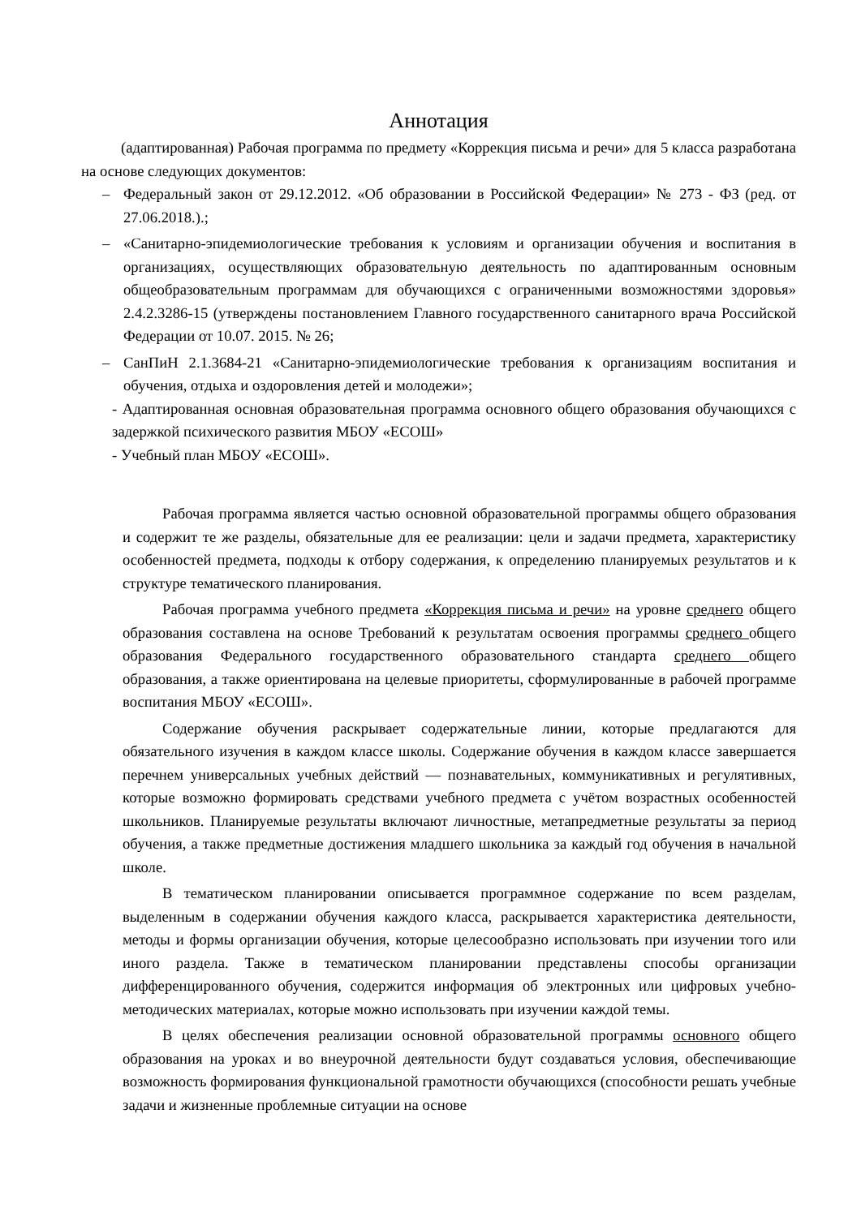Аннотация
(адаптированная) Рабочая программа по предмету «Коррекция письма и речи» для 5 класса разработана на основе следующих документов:
– Федеральный закон от 29.12.2012. «Об образовании в Российской Федерации» № 273 - ФЗ (ред. от 27.06.2018.).;
– «Санитарно-эпидемиологические требования к условиям и организации обучения и воспитания в организациях, осуществляющих образовательную деятельность по адаптированным основным общеобразовательным программам для обучающихся с ограниченными возможностями здоровья» 2.4.2.3286-15 (утверждены постановлением Главного государственного санитарного врача Российской Федерации от 10.07. 2015. № 26;
– СанПиН 2.1.3684-21 «Санитарно-эпидемиологические требования к организациям воспитания и обучения, отдыха и оздоровления детей и молодежи»;
- Адаптированная основная образовательная программа основного общего образования обучающихся с задержкой психического развития МБОУ «ЕСОШ»
- Учебный план МБОУ «ЕСОШ».
Рабочая программа является частью основной образовательной программы общего образования и содержит те же разделы, обязательные для ее реализации: цели и задачи предмета, характеристику особенностей предмета, подходы к отбору содержания, к определению планируемых результатов и к структуре тематического планирования.
Рабочая программа учебного предмета «Коррекция письма и речи» на уровне среднего общего образования составлена на основе Требований к результатам освоения программы среднего общего образования Федерального государственного образовательного стандарта среднего общего образования, а также ориентирована на целевые приоритеты, сформулированные в рабочей программе воспитания МБОУ «ЕСОШ».
Содержание обучения раскрывает содержательные линии, которые предлагаются для обязательного изучения в каждом классе школы. Содержание обучения в каждом классе завершается перечнем универсальных учебных действий — познавательных, коммуникативных и регулятивных, которые возможно формировать средствами учебного предмета с учётом возрастных особенностей школьников. Планируемые результаты включают личностные, метапредметные результаты за период обучения, а также предметные достижения младшего школьника за каждый год обучения в начальной школе.
В тематическом планировании описывается программное содержание по всем разделам, выделенным в содержании обучения каждого класса, раскрывается характеристика деятельности, методы и формы организации обучения, которые целесообразно использовать при изучении того или иного раздела. Также в тематическом планировании представлены способы организации дифференцированного обучения, содержится информация об электронных или цифровых учебно-методических материалах, которые можно использовать при изучении каждой темы.
В целях обеспечения реализации основной образовательной программы основного общего образования на уроках и во внеурочной деятельности будут создаваться условия, обеспечивающие возможность формирования функциональной грамотности обучающихся (способности решать учебные задачи и жизненные проблемные ситуации на основе